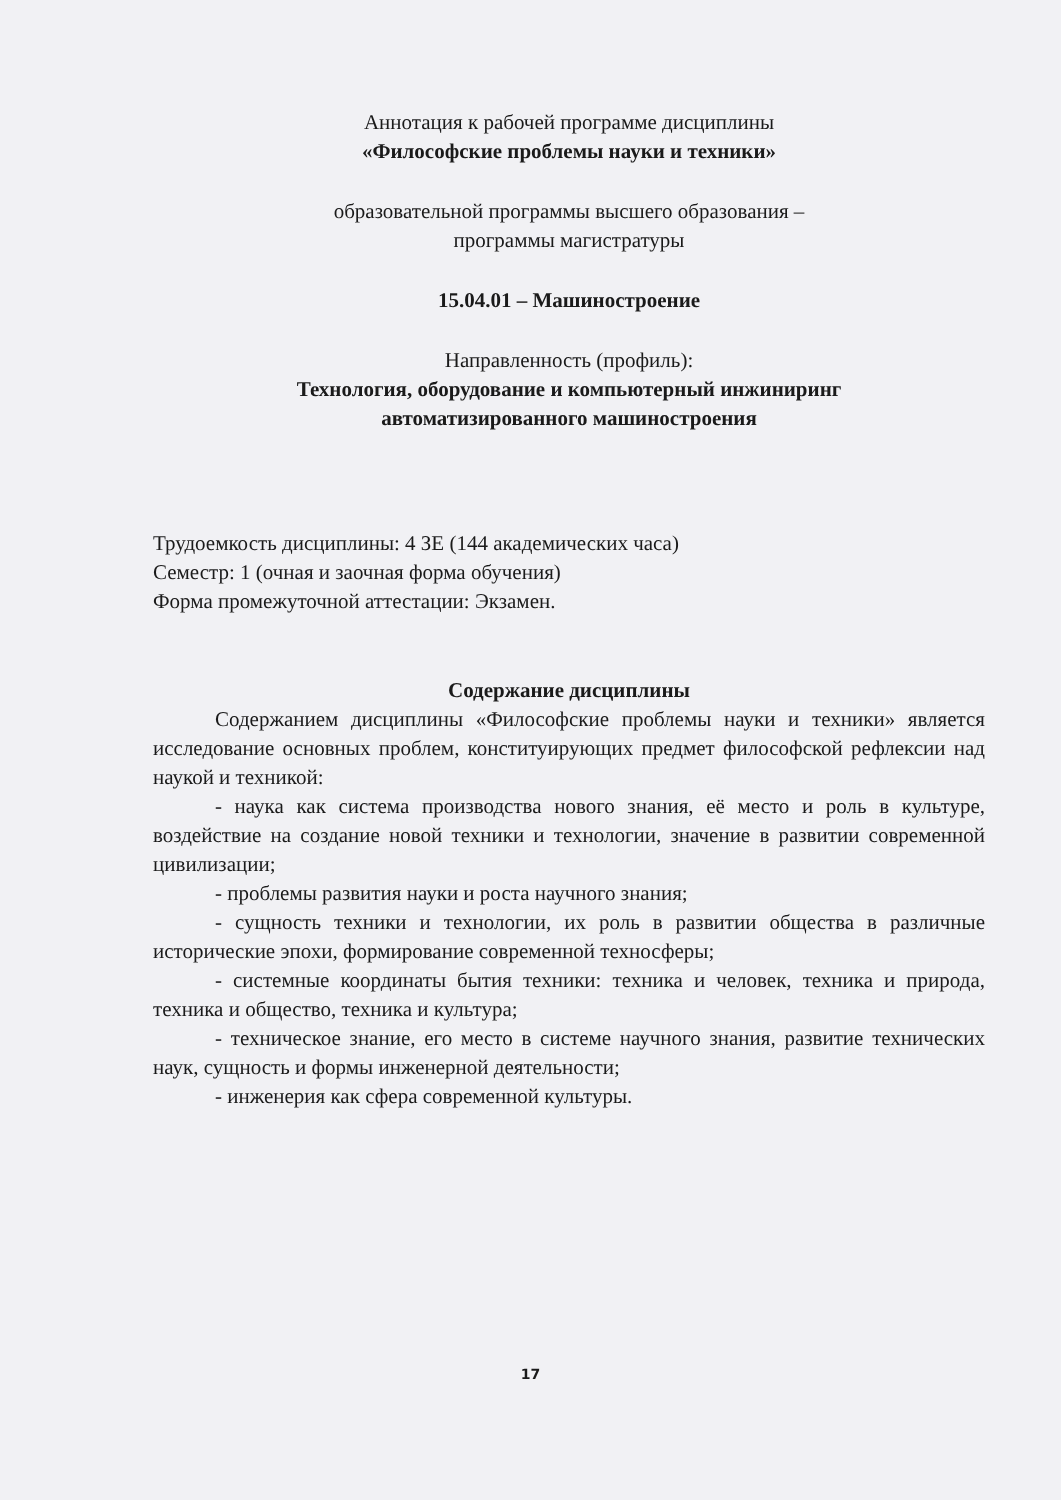Аннотация к рабочей программе дисциплины
«Философские проблемы науки и техники»
образовательной программы высшего образования –
программы магистратуры
15.04.01 – Машиностроение
Направленность (профиль):
Технология, оборудование и компьютерный инжиниринг
автоматизированного машиностроения
Трудоемкость дисциплины: 4 ЗЕ (144 академических часа)
Семестр: 1 (очная и заочная форма обучения)
Форма промежуточной аттестации: Экзамен.
Содержание дисциплины
Содержанием дисциплины «Философские проблемы науки и техники» является исследование основных проблем, конституирующих предмет философской рефлексии над наукой и техникой:
- наука как система производства нового знания, её место и роль в культуре, воздействие на создание новой техники и технологии, значение в развитии современной цивилизации;
- проблемы развития науки и роста научного знания;
- сущность техники и технологии, их роль в развитии общества в различные исторические эпохи, формирование современной техносферы;
- системные координаты бытия техники: техника и человек, техника и природа, техника и общество, техника и культура;
- техническое знание, его место в системе научного знания, развитие технических наук, сущность и формы инженерной деятельности;
- инженерия как сфера современной культуры.
17